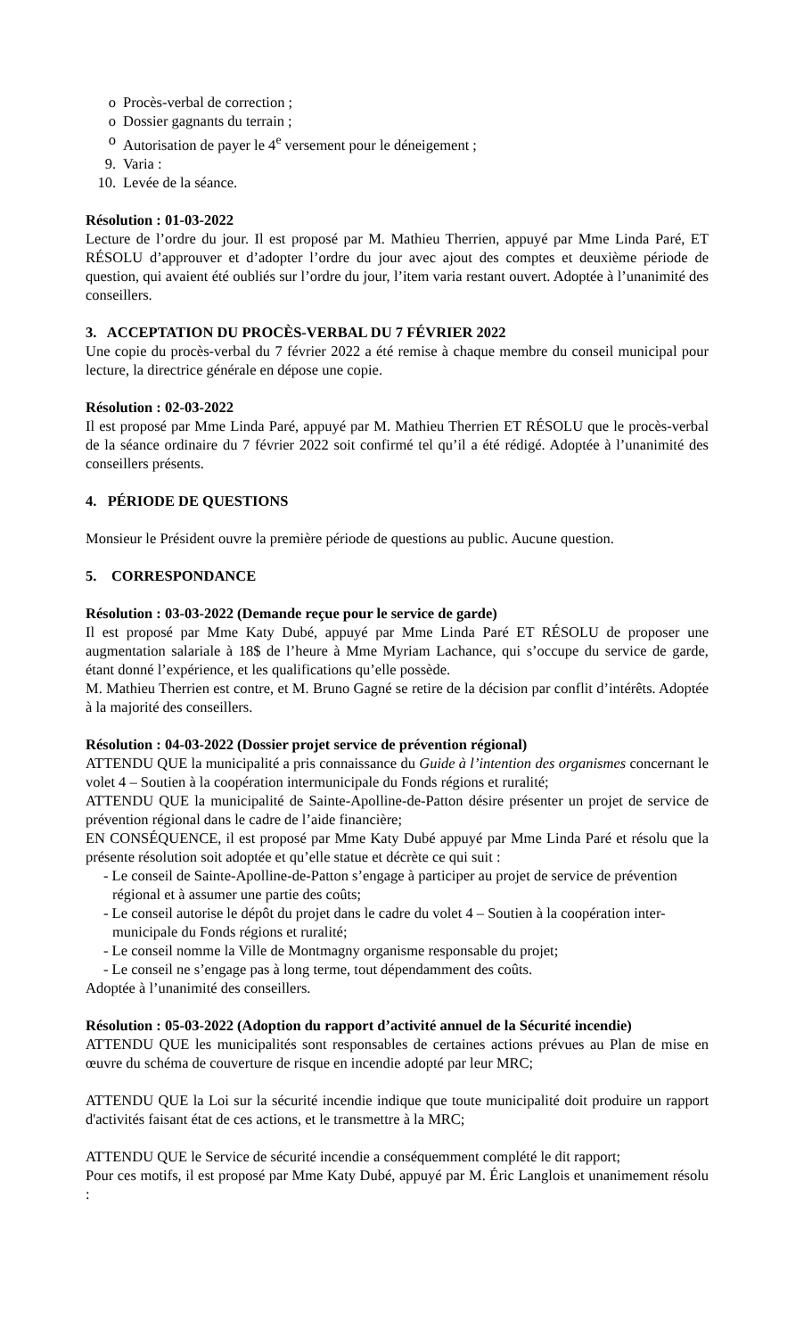o Procès-verbal de correction ;
o Dossier gagnants du terrain ;
o Autorisation de payer le 4<sup>e</sup> versement pour le déneigement ;
9. Varia :
10. Levée de la séance.
Résolution : 01-03-2022
Lecture de l’ordre du jour. Il est proposé par M. Mathieu Therrien, appuyé par Mme Linda Paré, ET RÉSOLU d’approuver et d’adopter l’ordre du jour avec ajout des comptes et deuxième période de question, qui avaient été oubliés sur l’ordre du jour, l’item varia restant ouvert. Adoptée à l’unanimité des conseillers.
3. ACCEPTATION DU PROCÈS-VERBAL DU 7 FÉVRIER 2022
Une copie du procès-verbal du 7 février 2022 a été remise à chaque membre du conseil municipal pour lecture, la directrice générale en dépose une copie.
Résolution : 02-03-2022
Il est proposé par Mme Linda Paré, appuyé par M. Mathieu Therrien ET RÉSOLU que le procès-verbal de la séance ordinaire du 7 février 2022 soit confirmé tel qu’il a été rédigé. Adoptée à l’unanimité des conseillers présents.
4. PÉRIODE DE QUESTIONS
Monsieur le Président ouvre la première période de questions au public. Aucune question.
5. CORRESPONDANCE
Résolution : 03-03-2022 (Demande reçue pour le service de garde)
Il est proposé par Mme Katy Dubé, appuyé par Mme Linda Paré ET RÉSOLU de proposer une augmentation salariale à 18$ de l’heure à Mme Myriam Lachance, qui s’occupe du service de garde, étant donné l’expérience, et les qualifications qu’elle possède.
M. Mathieu Therrien est contre, et M. Bruno Gagné se retire de la décision par conflit d’intérêts. Adoptée à la majorité des conseillers.
Résolution : 04-03-2022 (Dossier projet service de prévention régional)
ATTENDU QUE la municipalité a pris connaissance du Guide à l’intention des organismes concernant le volet 4 – Soutien à la coopération intermunicipale du Fonds régions et ruralité;
ATTENDU QUE la municipalité de Sainte-Apolline-de-Patton désire présenter un projet de service de prévention régional dans le cadre de l’aide financière;
EN CONSÉQUENCE, il est proposé par Mme Katy Dubé appuyé par Mme Linda Paré et résolu que la présente résolution soit adoptée et qu’elle statue et décrète ce qui suit :
- Le conseil de Sainte-Apolline-de-Patton s’engage à participer au projet de service de prévention régional et à assumer une partie des coûts;
- Le conseil autorise le dépôt du projet dans le cadre du volet 4 – Soutien à la coopération inter-municipale du Fonds régions et ruralité;
- Le conseil nomme la Ville de Montmagny organisme responsable du projet;
- Le conseil ne s’engage pas à long terme, tout dépendamment des coûts.
Adoptée à l’unanimité des conseillers.
Résolution : 05-03-2022 (Adoption du rapport d’activité annuel de la Sécurité incendie)
ATTENDU QUE les municipalités sont responsables de certaines actions prévues au Plan de mise en œuvre du schéma de couverture de risque en incendie adopté par leur MRC;
ATTENDU QUE la Loi sur la sécurité incendie indique que toute municipalité doit produire un rapport d'activités faisant état de ces actions, et le transmettre à la MRC;
ATTENDU QUE le Service de sécurité incendie a conséquemment complété le dit rapport;
Pour ces motifs, il est proposé par Mme Katy Dubé, appuyé par M. Éric Langlois et unanimement résolu :